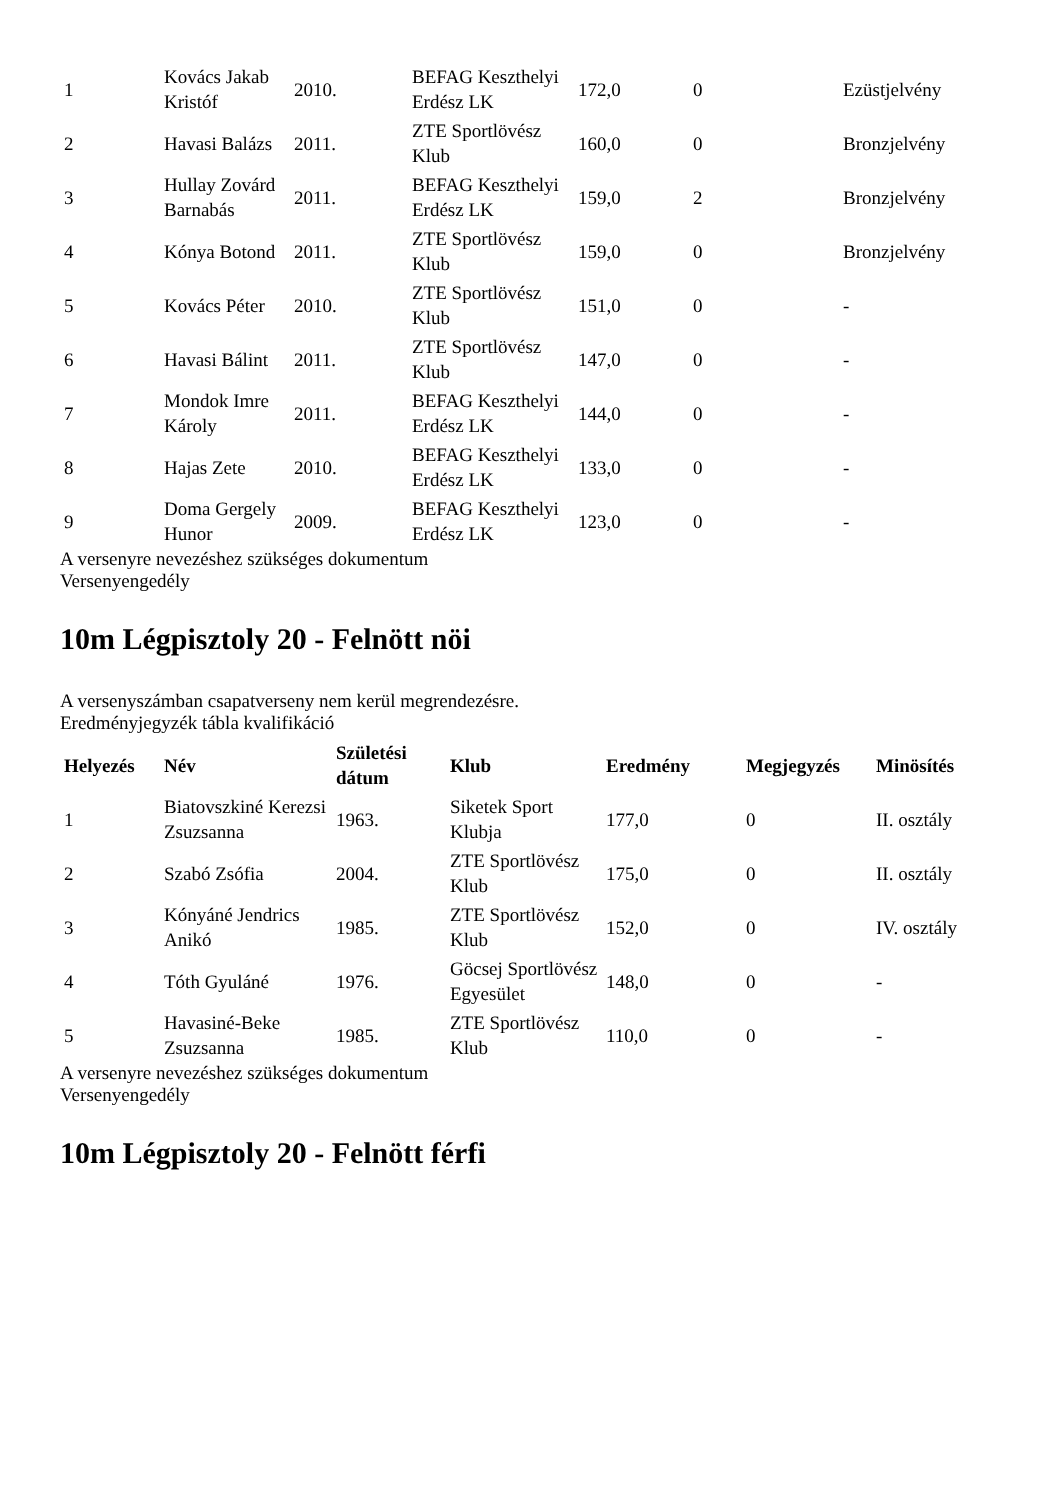| 1 | Kovács Jakab Kristóf | 2010. | BEFAG Keszthelyi Erdész LK | 172,0 | 0 | Ezüstjelvény |
| 2 | Havasi Balázs | 2011. | ZTE Sportlövész Klub | 160,0 | 0 | Bronzjelvény |
| 3 | Hullay Zovárd Barnabás | 2011. | BEFAG Keszthelyi Erdész LK | 159,0 | 2 | Bronzjelvény |
| 4 | Kónya Botond | 2011. | ZTE Sportlövész Klub | 159,0 | 0 | Bronzjelvény |
| 5 | Kovács Péter | 2010. | ZTE Sportlövész Klub | 151,0 | 0 | - |
| 6 | Havasi Bálint | 2011. | ZTE Sportlövész Klub | 147,0 | 0 | - |
| 7 | Mondok Imre Károly | 2011. | BEFAG Keszthelyi Erdész LK | 144,0 | 0 | - |
| 8 | Hajas Zete | 2010. | BEFAG Keszthelyi Erdész LK | 133,0 | 0 | - |
| 9 | Doma Gergely Hunor | 2009. | BEFAG Keszthelyi Erdész LK | 123,0 | 0 | - |
A versenyre nevezéshez szükséges dokumentum
Versenyengedély
10m Légpisztoly 20 - Felnött nöi
A versenyszámban csapatverseny nem kerül megrendezésre.
Eredményjegyzék tábla kvalifikáció
| Helyezés | Név | Születési dátum | Klub | Eredmény | Megjegyzés | Minösítés |
| --- | --- | --- | --- | --- | --- | --- |
| 1 | Biatovszkiné Kerezsi Zsuzsanna | 1963. | Siketek Sport Klubja | 177,0 | 0 | II. osztály |
| 2 | Szabó Zsófia | 2004. | ZTE Sportlövész Klub | 175,0 | 0 | II. osztály |
| 3 | Kónyáné Jendrics Anikó | 1985. | ZTE Sportlövész Klub | 152,0 | 0 | IV. osztály |
| 4 | Tóth Gyuláné | 1976. | Göcsej Sportlövész Egyesület | 148,0 | 0 | - |
| 5 | Havasiné-Beke Zsuzsanna | 1985. | ZTE Sportlövész Klub | 110,0 | 0 | - |
A versenyre nevezéshez szükséges dokumentum
Versenyengedély
10m Légpisztoly 20 - Felnött férfi